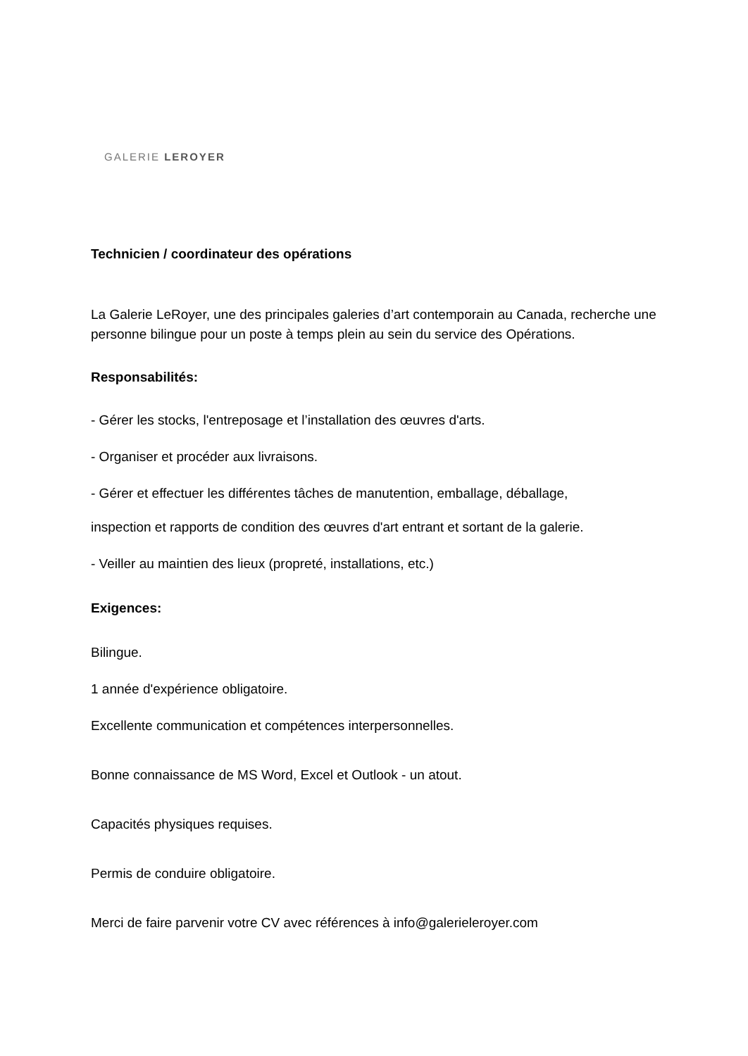GALERIE LEROYER
Technicien / coordinateur des opérations
La Galerie LeRoyer, une des principales galeries d’art contemporain au Canada, recherche une personne bilingue pour un poste à temps plein au sein du service des Opérations.
Responsabilités:
- Gérer les stocks, l'entreposage et l’installation des œuvres d'arts.
- Organiser et procéder aux livraisons.
- Gérer et effectuer les différentes tâches de manutention, emballage, déballage,
inspection et rapports de condition des œuvres d'art entrant et sortant de la galerie.
- Veiller au maintien des lieux (propreté, installations, etc.)
Exigences:
Bilingue.
1 année d'expérience obligatoire.
Excellente communication et compétences interpersonnelles.
Bonne connaissance de MS Word, Excel et Outlook - un atout.
Capacités physiques requises.
Permis de conduire obligatoire.
Merci de faire parvenir votre CV avec références à info@galerieleroyer.com